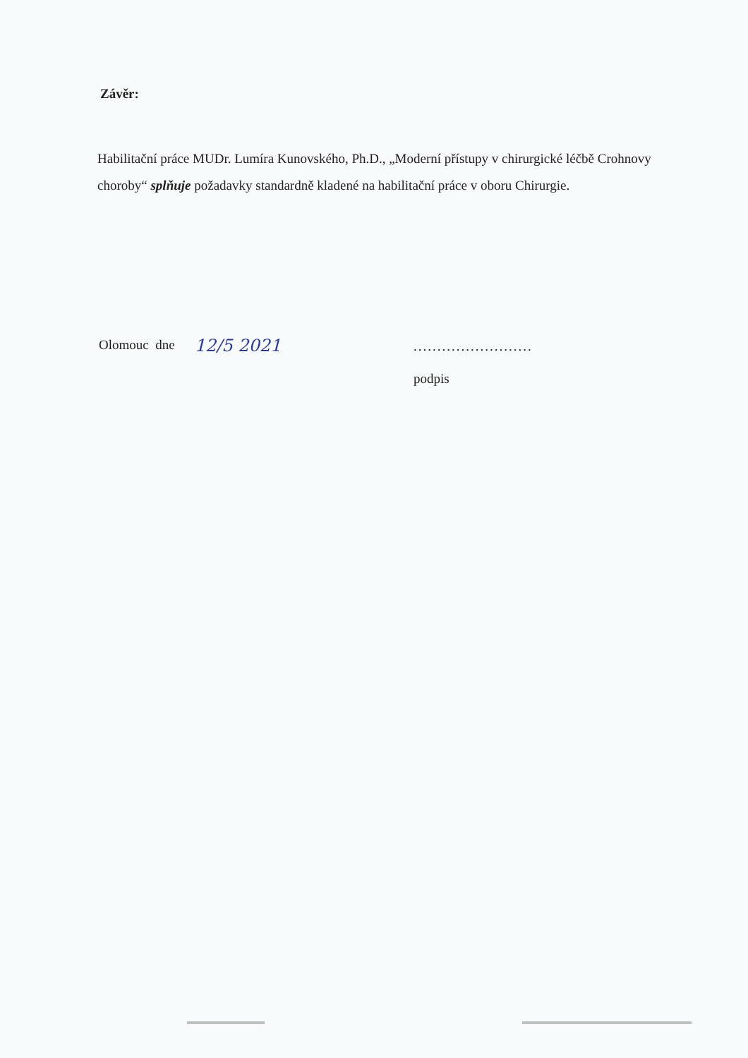Závěr:
Habilitační práce MUDr. Lumíra Kunovského, Ph.D., „Moderní přístupy v chirurgické léčbě Crohnovy choroby“ splňuje požadavky standardně kladené na habilitační práce v oboru Chirurgie.
Olomouc dne 12/5 2021
.........................
podpis